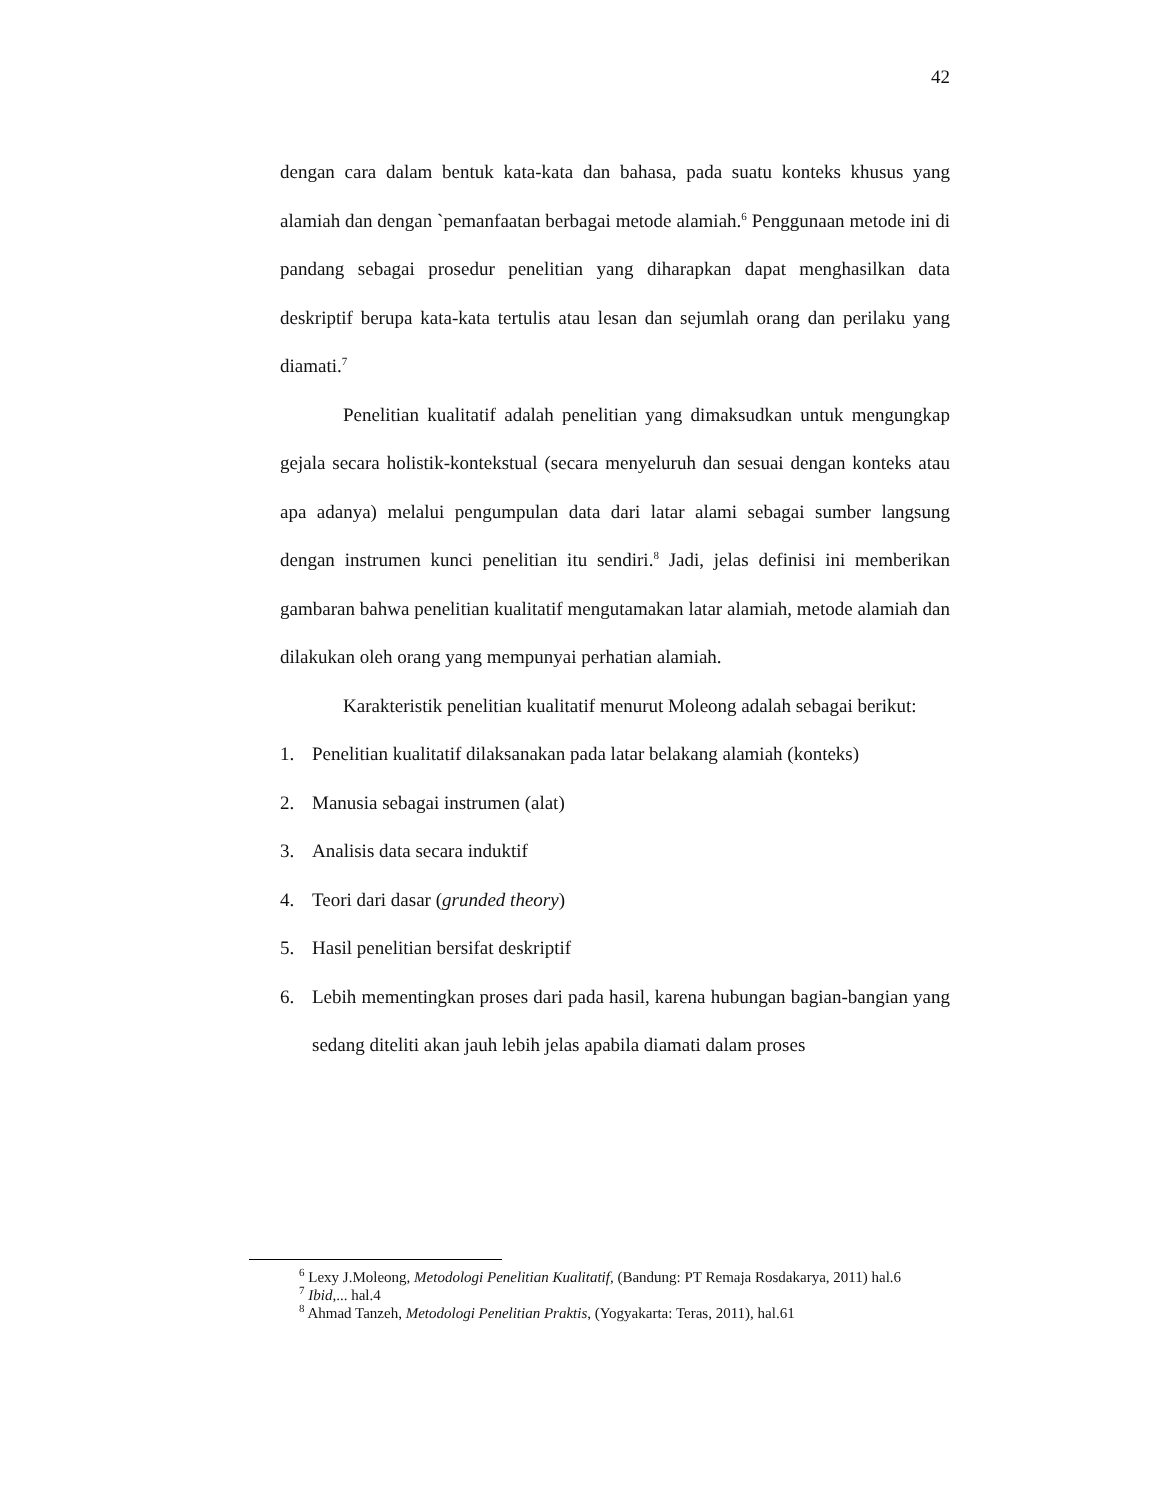42
dengan cara dalam bentuk kata-kata dan bahasa, pada suatu konteks khusus yang alamiah dan dengan `pemanfaatan berbagai metode alamiah.<sup>6</sup> Penggunaan metode ini di pandang sebagai prosedur penelitian yang diharapkan dapat menghasilkan data deskriptif berupa kata-kata tertulis atau lesan dan sejumlah orang dan perilaku yang diamati.<sup>7</sup>
Penelitian kualitatif adalah penelitian yang dimaksudkan untuk mengungkap gejala secara holistik-kontekstual (secara menyeluruh dan sesuai dengan konteks atau apa adanya) melalui pengumpulan data dari latar alami sebagai sumber langsung dengan instrumen kunci penelitian itu sendiri.<sup>8</sup> Jadi, jelas definisi ini memberikan gambaran bahwa penelitian kualitatif mengutamakan latar alamiah, metode alamiah dan dilakukan oleh orang yang mempunyai perhatian alamiah.
Karakteristik penelitian kualitatif menurut Moleong adalah sebagai berikut:
1. Penelitian kualitatif dilaksanakan pada latar belakang alamiah (konteks)
2. Manusia sebagai instrumen (alat)
3. Analisis data secara induktif
4. Teori dari dasar (grunded theory)
5. Hasil penelitian bersifat deskriptif
6. Lebih mementingkan proses dari pada hasil, karena hubungan bagian-bangian yang sedang diteliti akan jauh lebih jelas apabila diamati dalam proses
<sup>6</sup> Lexy J.Moleong, Metodologi Penelitian Kualitatif, (Bandung: PT Remaja Rosdakarya, 2011) hal.6
<sup>7</sup> Ibid,... hal.4
<sup>8</sup> Ahmad Tanzeh, Metodologi Penelitian Praktis, (Yogyakarta: Teras, 2011), hal.61